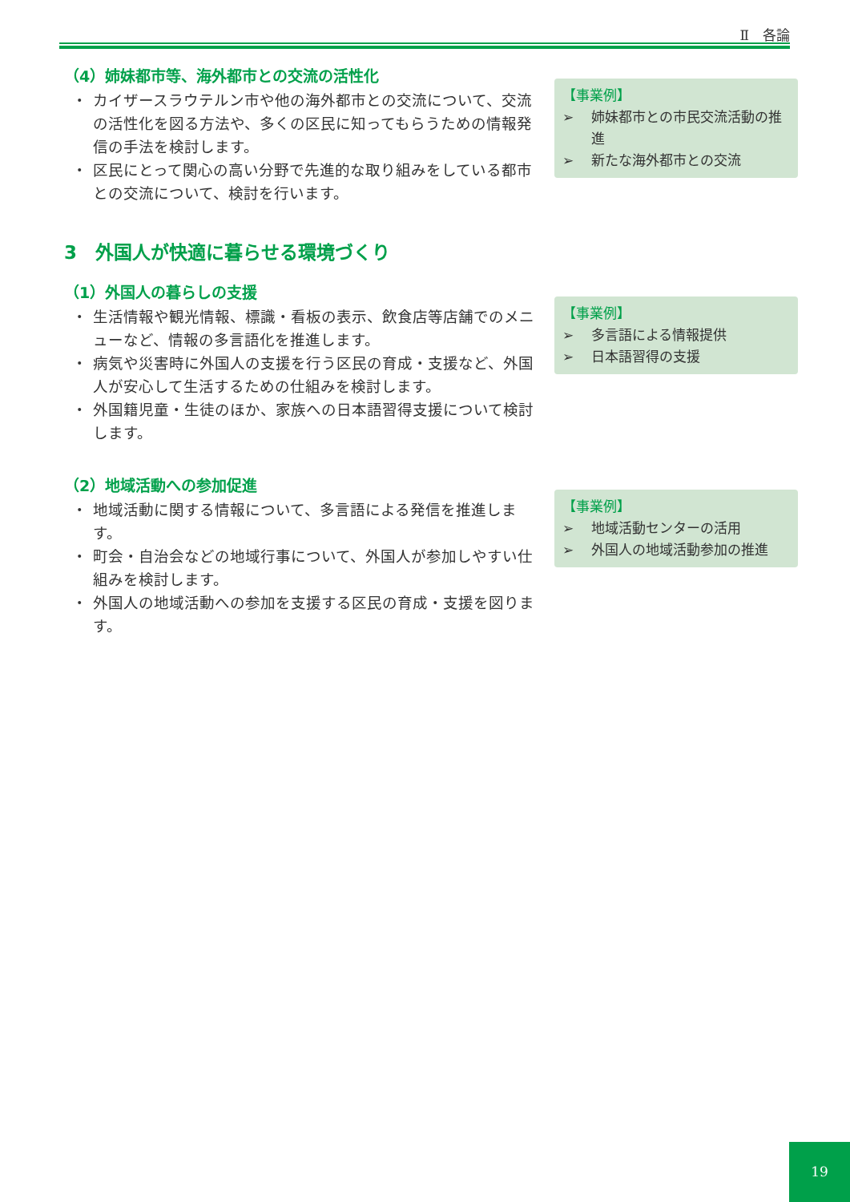Ⅱ　各論
（4）姉妹都市等、海外都市との交流の活性化
・ カイザースラウテルン市や他の海外都市との交流について、交流の活性化を図る方法や、多くの区民に知ってもらうための情報発信の手法を検討します。
・ 区民にとって関心の高い分野で先進的な取り組みをしている都市との交流について、検討を行います。
【事業例】
➢ 姉妹都市との市民交流活動の推進
➢ 新たな海外都市との交流
3　外国人が快適に暮らせる環境づくり
（1）外国人の暮らしの支援
・ 生活情報や観光情報、標識・看板の表示、飲食店等店舗でのメニューなど、情報の多言語化を推進します。
・ 病気や災害時に外国人の支援を行う区民の育成・支援など、外国人が安心して生活するための仕組みを検討します。
・ 外国籍児童・生徒のほか、家族への日本語習得支援について検討します。
【事業例】
➢ 多言語による情報提供
➢ 日本語習得の支援
（2）地域活動への参加促進
・ 地域活動に関する情報について、多言語による発信を推進します。
・ 町会・自治会などの地域行事について、外国人が参加しやすい仕組みを検討します。
・ 外国人の地域活動への参加を支援する区民の育成・支援を図ります。
【事業例】
➢ 地域活動センターの活用
➢ 外国人の地域活動参加の推進
19